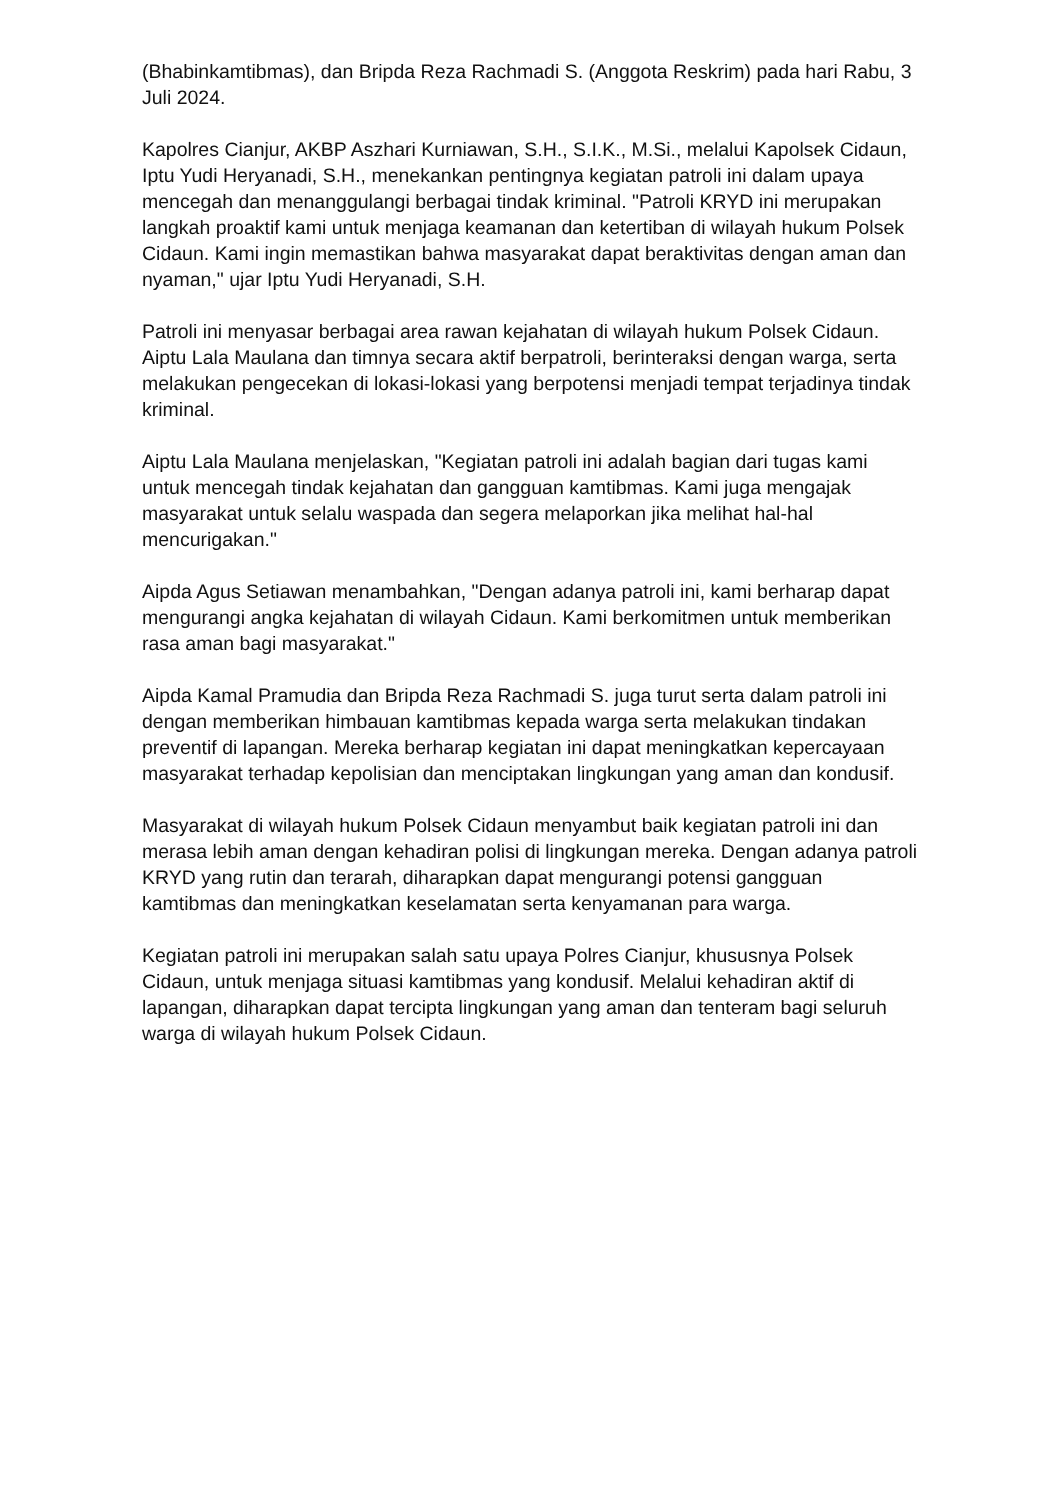(Bhabinkamtibmas), dan Bripda Reza Rachmadi S. (Anggota Reskrim) pada hari Rabu, 3 Juli 2024.
Kapolres Cianjur, AKBP Aszhari Kurniawan, S.H., S.I.K., M.Si., melalui Kapolsek Cidaun, Iptu Yudi Heryanadi, S.H., menekankan pentingnya kegiatan patroli ini dalam upaya mencegah dan menanggulangi berbagai tindak kriminal. "Patroli KRYD ini merupakan langkah proaktif kami untuk menjaga keamanan dan ketertiban di wilayah hukum Polsek Cidaun. Kami ingin memastikan bahwa masyarakat dapat beraktivitas dengan aman dan nyaman," ujar Iptu Yudi Heryanadi, S.H.
Patroli ini menyasar berbagai area rawan kejahatan di wilayah hukum Polsek Cidaun. Aiptu Lala Maulana dan timnya secara aktif berpatroli, berinteraksi dengan warga, serta melakukan pengecekan di lokasi-lokasi yang berpotensi menjadi tempat terjadinya tindak kriminal.
Aiptu Lala Maulana menjelaskan, "Kegiatan patroli ini adalah bagian dari tugas kami untuk mencegah tindak kejahatan dan gangguan kamtibmas. Kami juga mengajak masyarakat untuk selalu waspada dan segera melaporkan jika melihat hal-hal mencurigakan."
Aipda Agus Setiawan menambahkan, "Dengan adanya patroli ini, kami berharap dapat mengurangi angka kejahatan di wilayah Cidaun. Kami berkomitmen untuk memberikan rasa aman bagi masyarakat."
Aipda Kamal Pramudia dan Bripda Reza Rachmadi S. juga turut serta dalam patroli ini dengan memberikan himbauan kamtibmas kepada warga serta melakukan tindakan preventif di lapangan. Mereka berharap kegiatan ini dapat meningkatkan kepercayaan masyarakat terhadap kepolisian dan menciptakan lingkungan yang aman dan kondusif.
Masyarakat di wilayah hukum Polsek Cidaun menyambut baik kegiatan patroli ini dan merasa lebih aman dengan kehadiran polisi di lingkungan mereka. Dengan adanya patroli KRYD yang rutin dan terarah, diharapkan dapat mengurangi potensi gangguan kamtibmas dan meningkatkan keselamatan serta kenyamanan para warga.
Kegiatan patroli ini merupakan salah satu upaya Polres Cianjur, khususnya Polsek Cidaun, untuk menjaga situasi kamtibmas yang kondusif. Melalui kehadiran aktif di lapangan, diharapkan dapat tercipta lingkungan yang aman dan tenteram bagi seluruh warga di wilayah hukum Polsek Cidaun.